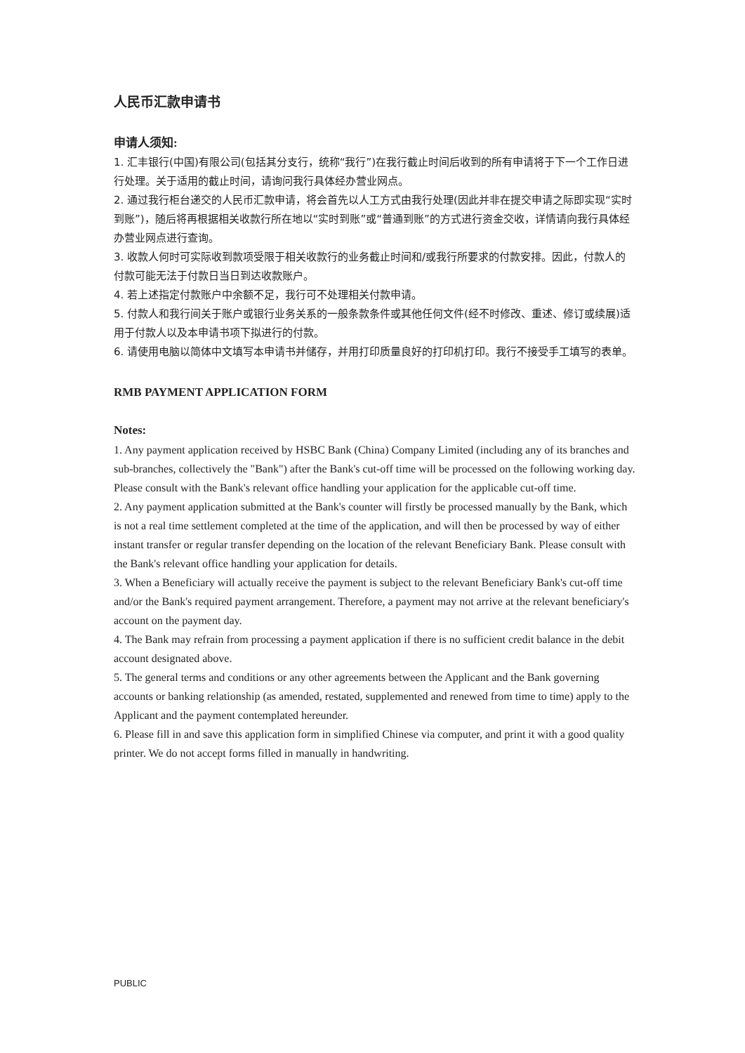人民币汇款申请书
申请人须知:
1. 汇丰银行(中国)有限公司(包括其分支行，统称“我行”)在我行截止时间后收到的所有申请将于下一个工作日进行处理。关于适用的截止时间，请询问我行具体经办营业网点。
2. 通过我行柜台递交的人民币汇款申请，将会首先以人工方式由我行处理(因此并非在提交申请之际即实现“实时到账”)，随后将再根据相关收款行所在地以“实时到账”或“普通到账”的方式进行资金交收，详情请向我行具体经办营业网点进行查询。
3. 收款人何时可实际收到款项受限于相关收款行的业务截止时间和/或我行所要求的付款安排。因此，付款人的付款可能无法于付款日当日到达收款账户。
4. 若上述指定付款账户中余额不足，我行可不处理相关付款申请。
5. 付款人和我行间关于账户或银行业务关系的一般条款条件或其他任何文件(经不时修改、重述、修订或续展)适用于付款人以及本申请书项下拟进行的付款。
6. 请使用电脑以简体中文填写本申请书并储存，并用打印质量良好的打印机打印。我行不接受手工填写的表单。
RMB PAYMENT APPLICATION FORM
Notes:
1. Any payment application received by HSBC Bank (China) Company Limited (including any of its branches and sub-branches, collectively the "Bank") after the Bank's cut-off time will be processed on the following working day. Please consult with the Bank's relevant office handling your application for the applicable cut-off time.
2. Any payment application submitted at the Bank's counter will firstly be processed manually by the Bank, which is not a real time settlement completed at the time of the application, and will then be processed by way of either instant transfer or regular transfer depending on the location of the relevant Beneficiary Bank. Please consult with the Bank's relevant office handling your application for details.
3. When a Beneficiary will actually receive the payment is subject to the relevant Beneficiary Bank's cut-off time and/or the Bank's required payment arrangement. Therefore, a payment may not arrive at the relevant beneficiary's account on the payment day.
4. The Bank may refrain from processing a payment application if there is no sufficient credit balance in the debit account designated above.
5. The general terms and conditions or any other agreements between the Applicant and the Bank governing accounts or banking relationship (as amended, restated, supplemented and renewed from time to time) apply to the Applicant and the payment contemplated hereunder.
6. Please fill in and save this application form in simplified Chinese via computer, and print it with a good quality printer. We do not accept forms filled in manually in handwriting.
PUBLIC